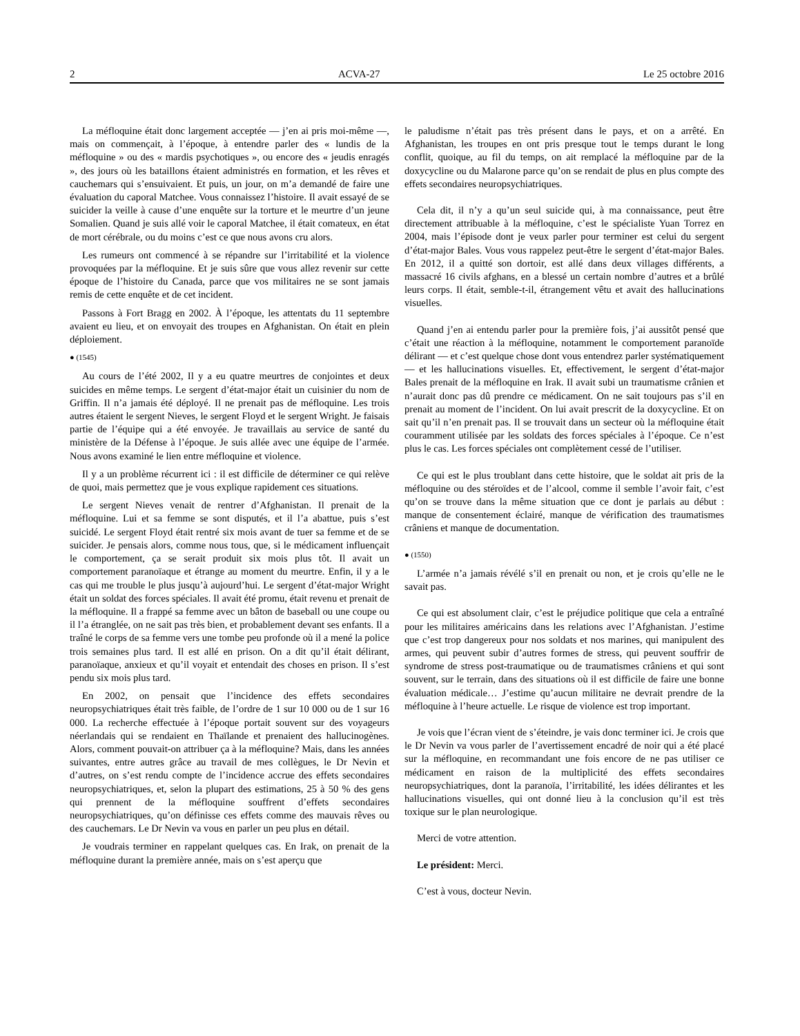2 ACVA-27 Le 25 octobre 2016
La méfloquine était donc largement acceptée — j’en ai pris moi-même —, mais on commençait, à l’époque, à entendre parler des « lundis de la méfloquine » ou des « mardis psychotiques », ou encore des « jeudis enragés », des jours où les bataillons étaient administrés en formation, et les rêves et cauchemars qui s’ensuivaient. Et puis, un jour, on m’a demandé de faire une évaluation du caporal Matchee. Vous connaissez l’histoire. Il avait essayé de se suicider la veille à cause d’une enquête sur la torture et le meurtre d’un jeune Somalien. Quand je suis allé voir le caporal Matchee, il était comateux, en état de mort cérébrale, ou du moins c’est ce que nous avons cru alors.
Les rumeurs ont commencé à se répandre sur l’irritabilité et la violence provoquées par la méfloquine. Et je suis sûre que vous allez revenir sur cette époque de l’histoire du Canada, parce que vos militaires ne se sont jamais remis de cette enquête et de cet incident.
Passons à Fort Bragg en 2002. À l’époque, les attentats du 11 septembre avaient eu lieu, et on envoyait des troupes en Afghanistan. On était en plein déploiement.
● (1545)
Au cours de l’été 2002, Il y a eu quatre meurtres de conjointes et deux suicides en même temps. Le sergent d’état-major était un cuisinier du nom de Griffin. Il n’a jamais été déployé. Il ne prenait pas de méfloquine. Les trois autres étaient le sergent Nieves, le sergent Floyd et le sergent Wright. Je faisais partie de l’équipe qui a été envoyée. Je travaillais au service de santé du ministère de la Défense à l’époque. Je suis allée avec une équipe de l’armée. Nous avons examiné le lien entre méfloquine et violence.
Il y a un problème récurrent ici : il est difficile de déterminer ce qui relève de quoi, mais permettez que je vous explique rapidement ces situations.
Le sergent Nieves venait de rentrer d’Afghanistan. Il prenait de la méfloquine. Lui et sa femme se sont disputés, et il l’a abattue, puis s’est suicidé. Le sergent Floyd était rentré six mois avant de tuer sa femme et de se suicider. Je pensais alors, comme nous tous, que, si le médicament influençait le comportement, ça se serait produit six mois plus tôt. Il avait un comportement paranoïaque et étrange au moment du meurtre. Enfin, il y a le cas qui me trouble le plus jusqu’à aujourd’hui. Le sergent d’état-major Wright était un soldat des forces spéciales. Il avait été promu, était revenu et prenait de la méfloquine. Il a frappé sa femme avec un bâton de baseball ou une coupe ou il l’a étranglée, on ne sait pas très bien, et probablement devant ses enfants. Il a traîné le corps de sa femme vers une tombe peu profonde où il a mené la police trois semaines plus tard. Il est allé en prison. On a dit qu’il était délirant, paranoïaque, anxieux et qu’il voyait et entendait des choses en prison. Il s’est pendu six mois plus tard.
En 2002, on pensait que l’incidence des effets secondaires neuropsychiatriques était très faible, de l’ordre de 1 sur 10 000 ou de 1 sur 16 000. La recherche effectuée à l’époque portait souvent sur des voyageurs néerlandais qui se rendaient en Thaïlande et prenaient des hallucinogènes. Alors, comment pouvait-on attribuer ça à la méfloquine? Mais, dans les années suivantes, entre autres grâce au travail de mes collègues, le Dr Nevin et d’autres, on s’est rendu compte de l’incidence accrue des effets secondaires neuropsychiatriques, et, selon la plupart des estimations, 25 à 50 % des gens qui prennent de la méfloquine souffrent d’effets secondaires neuropsychiatriques, qu’on définisse ces effets comme des mauvais rêves ou des cauchemars. Le Dr Nevin va vous en parler un peu plus en détail.
Je voudrais terminer en rappelant quelques cas. En Irak, on prenait de la méfloquine durant la première année, mais on s’est aperçu que
le paludisme n’était pas très présent dans le pays, et on a arrêté. En Afghanistan, les troupes en ont pris presque tout le temps durant le long conflit, quoique, au fil du temps, on ait remplacé la méfloquine par de la doxycycline ou du Malarone parce qu’on se rendait de plus en plus compte des effets secondaires neuropsychiatriques.
Cela dit, il n’y a qu’un seul suicide qui, à ma connaissance, peut être directement attribuable à la méfloquine, c’est le spécialiste Yuan Torrez en 2004, mais l’épisode dont je veux parler pour terminer est celui du sergent d’état-major Bales. Vous vous rappelez peut-être le sergent d’état-major Bales. En 2012, il a quitté son dortoir, est allé dans deux villages différents, a massacré 16 civils afghans, en a blessé un certain nombre d’autres et a brûlé leurs corps. Il était, semble-t-il, étrangement vêtu et avait des hallucinations visuelles.
Quand j’en ai entendu parler pour la première fois, j’ai aussitôt pensé que c’était une réaction à la méfloquine, notamment le comportement paranoïde délirant — et c’est quelque chose dont vous entendrez parler systématiquement — et les hallucinations visuelles. Et, effectivement, le sergent d’état-major Bales prenait de la méfloquine en Irak. Il avait subi un traumatisme crânien et n’aurait donc pas dû prendre ce médicament. On ne sait toujours pas s’il en prenait au moment de l’incident. On lui avait prescrit de la doxycycline. Et on sait qu’il n’en prenait pas. Il se trouvait dans un secteur où la méfloquine était couramment utilisée par les soldats des forces spéciales à l’époque. Ce n’est plus le cas. Les forces spéciales ont complètement cessé de l’utiliser.
Ce qui est le plus troublant dans cette histoire, que le soldat ait pris de la méfloquine ou des stéroïdes et de l’alcool, comme il semble l’avoir fait, c’est qu’on se trouve dans la même situation que ce dont je parlais au début : manque de consentement éclairé, manque de vérification des traumatismes crâniens et manque de documentation.
● (1550)
L’armée n’a jamais révélé s’il en prenait ou non, et je crois qu’elle ne le savait pas.
Ce qui est absolument clair, c’est le préjudice politique que cela a entraîné pour les militaires américains dans les relations avec l’Afghanistan. J’estime que c’est trop dangereux pour nos soldats et nos marines, qui manipulent des armes, qui peuvent subir d’autres formes de stress, qui peuvent souffrir de syndrome de stress post-traumatique ou de traumatismes crâniens et qui sont souvent, sur le terrain, dans des situations où il est difficile de faire une bonne évaluation médicale… J’estime qu’aucun militaire ne devrait prendre de la méfloquine à l’heure actuelle. Le risque de violence est trop important.
Je vois que l’écran vient de s’éteindre, je vais donc terminer ici. Je crois que le Dr Nevin va vous parler de l’avertissement encadré de noir qui a été placé sur la méfloquine, en recommandant une fois encore de ne pas utiliser ce médicament en raison de la multiplicité des effets secondaires neuropsychiatriques, dont la paranoïa, l’irritabilité, les idées délirantes et les hallucinations visuelles, qui ont donné lieu à la conclusion qu’il est très toxique sur le plan neurologique.
Merci de votre attention.
Le président: Merci.
C’est à vous, docteur Nevin.